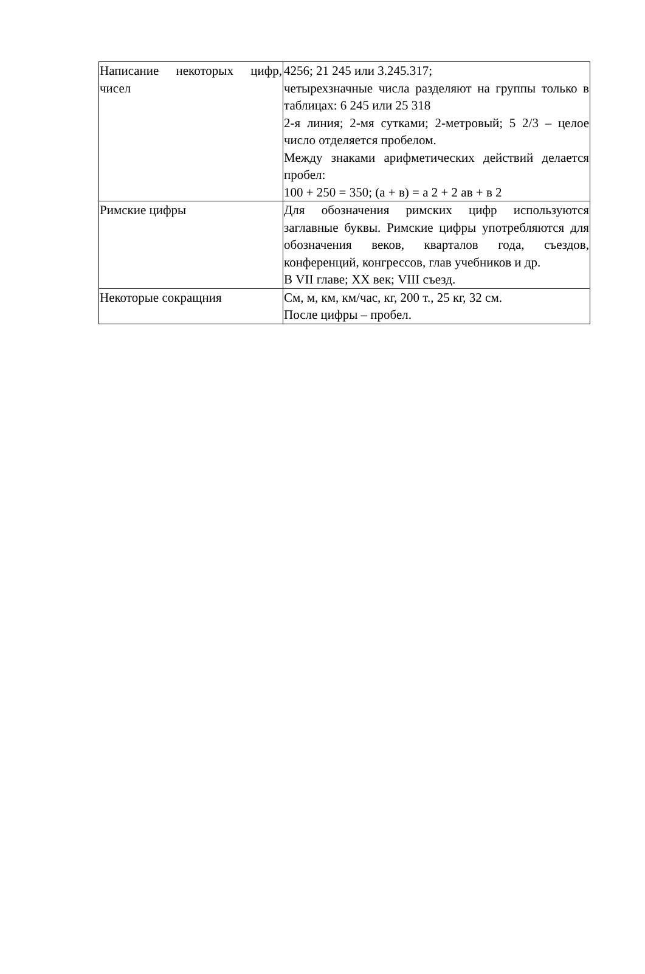| Написание некоторых цифр, чисел | 4256; 21 245 или 3.245.317; четырехзначные числа разделяют на группы только в таблицах: 6 245 или 25 318 2-я линия; 2-мя сутками; 2-метровый; 5 2/3 – целое число отделяется пробелом. Между знаками арифметических действий делается пробел: 100 + 250 = 350; (а + в) = а 2 + 2 ав + в 2 |
| Римские цифры | Для обозначения римских цифр используются заглавные буквы. Римские цифры употребляются для обозначения веков, кварталов года, съездов, конференций, конгрессов, глав учебников и др. В VII главе; XX век; VIII съезд. |
| Некоторые сокращния | См, м, км, км/час, кг, 200 т., 25 кг, 32 см. После цифры – пробел. |